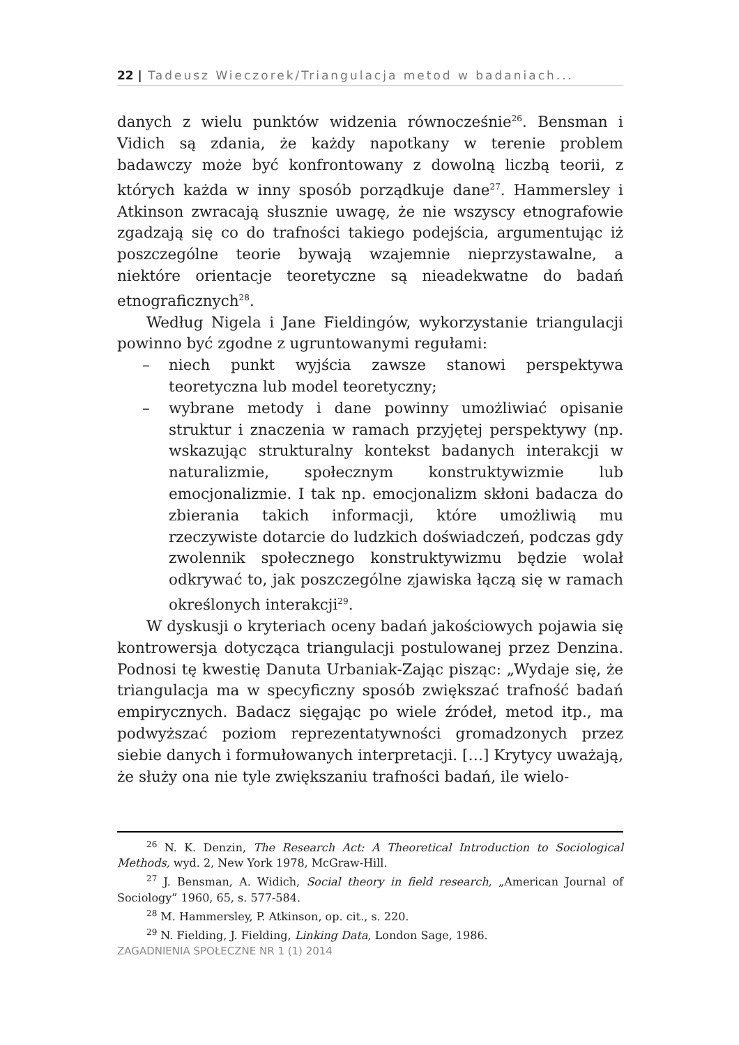22 | Tadeusz Wieczorek/Triangulacja metod w badaniach...
danych z wielu punktów widzenia równocześnie<sup>26</sup>. Bensman i Vidich są zdania, że każdy napotkany w terenie problem badawczy może być konfrontowany z dowolną liczbą teorii, z których każda w inny sposób porządkuje dane<sup>27</sup>. Hammersley i Atkinson zwracają słusznie uwagę, że nie wszyscy etnografowie zgadzają się co do trafności takiego podejścia, argumentując iż poszczególne teorie bywają wzajemnie nieprzystawalne, a niektóre orientacje teoretyczne są nieadekwatne do badań etnograficznych<sup>28</sup>.
Według Nigela i Jane Fieldingów, wykorzystanie triangulacji powinno być zgodne z ugruntowanymi regułami:
– niech punkt wyjścia zawsze stanowi perspektywa teoretyczna lub model teoretyczny;
– wybrane metody i dane powinny umożliwiać opisanie struktur i znaczenia w ramach przyjętej perspektywy (np. wskazując strukturalny kontekst badanych interakcji w naturalizmie, społecznym konstruktywizmie lub emocjonalizmie. I tak np. emocjonalizm skłoni badacza do zbierania takich informacji, które umożliwią mu rzeczywiste dotarcie do ludzkich doświadczeń, podczas gdy zwolennik społecznego konstruktywizmu będzie wolał odkrywać to, jak poszczególne zjawiska łączą się w ramach określonych interakcji<sup>29</sup>.
W dyskusji o kryteriach oceny badań jakościowych pojawia się kontrowersja dotycząca triangulacji postulowanej przez Denzina. Podnosi tę kwestię Danuta Urbaniak-Zając pisząc: „Wydaje się, że triangulacja ma w specyficzny sposób zwiększać trafność badań empirycznych. Badacz sięgając po wiele źródeł, metod itp., ma podwyższać poziom reprezentatywności gromadzonych przez siebie danych i formułowanych interpretacji. […] Krytycy uważają, że służy ona nie tyle zwiększaniu trafności badań, ile wielo-
<sup>26</sup> N. K. Denzin, The Research Act: A Theoretical Introduction to Sociological Methods, wyd. 2, New York 1978, McGraw-Hill.
<sup>27</sup> J. Bensman, A. Widich, Social theory in field research, „American Journal of Sociology” 1960, 65, s. 577-584.
<sup>28</sup> M. Hammersley, P. Atkinson, op. cit., s. 220.
<sup>29</sup> N. Fielding, J. Fielding, Linking Data, London Sage, 1986.
ZAGADNIENIA SPOŁECZNE NR 1 (1) 2014